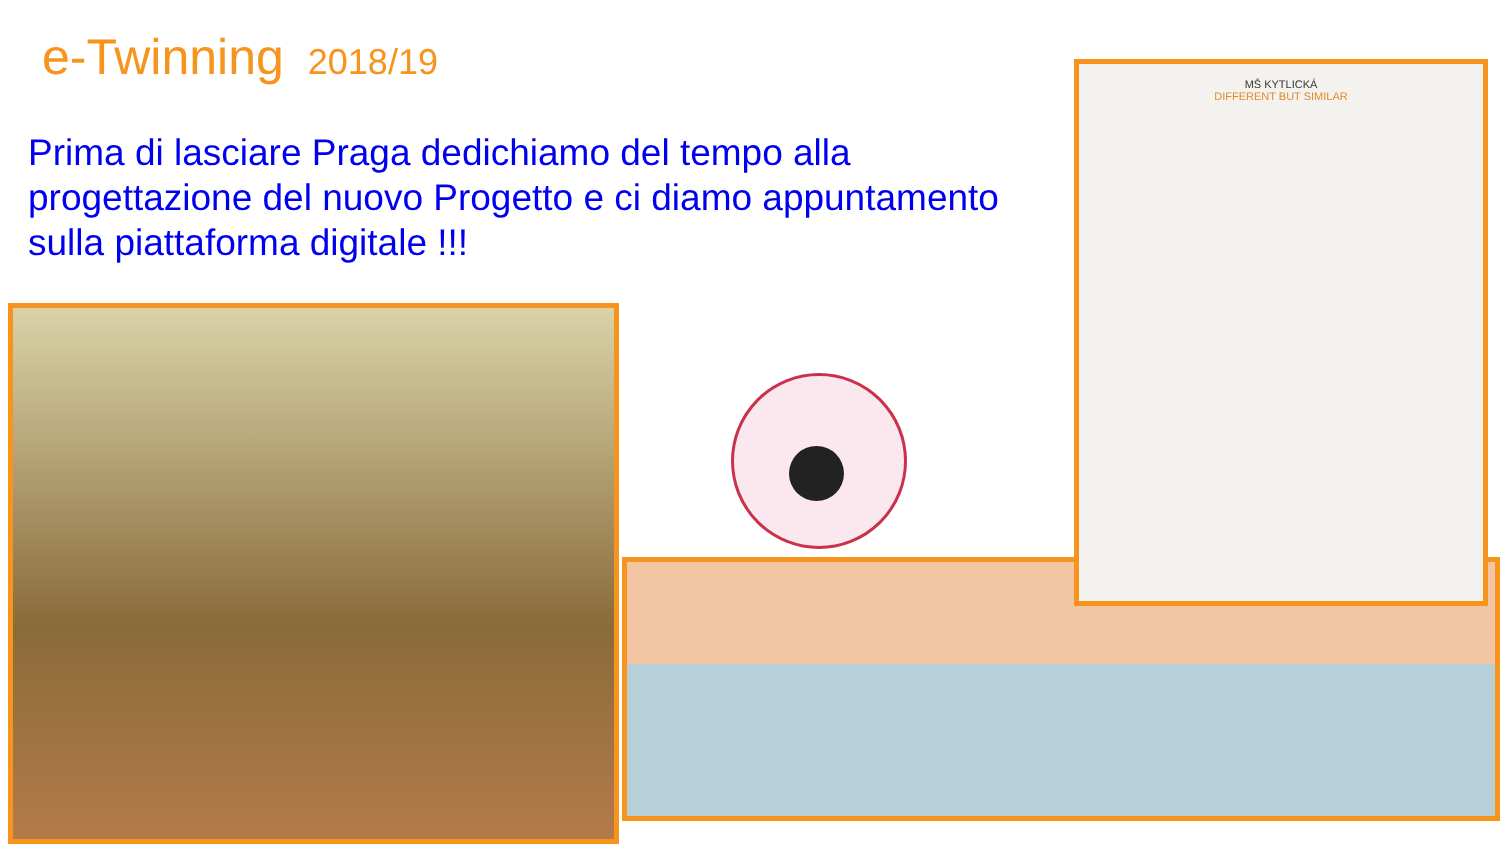e-Twinning 2018/19
Prima di lasciare Praga dedichiamo del tempo alla progettazione del nuovo Progetto e ci diamo appuntamento sulla piattaforma digitale !!!
MŠ KYTLICKÁ
DIFFERENT BUT SIMILAR